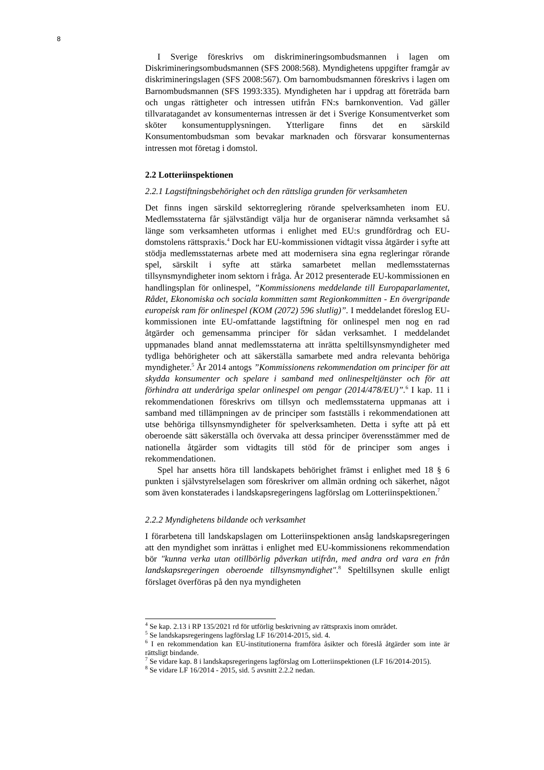8
I Sverige föreskrivs om diskrimineringsombudsmannen i lagen om Diskrimineringsombudsmannen (SFS 2008:568). Myndighetens uppgifter framgår av diskrimineringslagen (SFS 2008:567). Om barnombudsmannen föreskrivs i lagen om Barnombudsmannen (SFS 1993:335). Myndigheten har i uppdrag att företräda barn och ungas rättigheter och intressen utifrån FN:s barnkonvention. Vad gäller tillvaratagandet av konsumenternas intressen är det i Sverige Konsumentverket som sköter konsumentupplysningen. Ytterligare finns det en särskild Konsumentombudsman som bevakar marknaden och försvarar konsumenternas intressen mot företag i domstol.
2.2 Lotteriinspektionen
2.2.1 Lagstiftningsbehörighet och den rättsliga grunden för verksamheten
Det finns ingen särskild sektorreglering rörande spelverksamheten inom EU. Medlemsstaterna får självständigt välja hur de organiserar nämnda verksamhet så länge som verksamheten utformas i enlighet med EU:s grundfördrag och EU- domstolens rättspraxis.<sup>4</sup> Dock har EU-kommissionen vidtagit vissa åtgärder i syfte att stödja medlemsstaternas arbete med att modernisera sina egna regleringar rörande spel, särskilt i syfte att stärka samarbetet mellan medlemsstaternas tillsynsmyndigheter inom sektorn i fråga. År 2012 presenterade EU-kommissionen en handlingsplan för onlinespel, ”Kommissionens meddelande till Europaparlamentet, Rådet, Ekonomiska och sociala kommitten samt Regionkommitten - En övergripande europeisk ram för onlinespel (KOM (2072) 596 slutlig)”. I meddelandet föreslog EU-kommissionen inte EU-omfattande lagstiftning för onlinespel men nog en rad åtgärder och gemensamma principer för sådan verksamhet. I meddelandet uppmanades bland annat medlemsstaterna att inrätta speltillsynsmyndigheter med tydliga behörigheter och att säkerställa samarbete med andra relevanta behöriga myndigheter.<sup>5</sup> År 2014 antogs ”Kommissionens rekommendation om principer för att skydda konsumenter och spelare i samband med onlinespeltjänster och för att förhindra att underåriga spelar onlinespel om pengar (2014/478/EU)”.<sup>6</sup> I kap. 11 i rekommendationen föreskrivs om tillsyn och medlemsstaterna uppmanas att i samband med tillämpningen av de principer som fastställs i rekommendationen att utse behöriga tillsynsmyndigheter för spelverksamheten. Detta i syfte att på ett oberoende sätt säkerställa och övervaka att dessa principer överensstämmer med de nationella åtgärder som vidtagits till stöd för de principer som anges i rekommendationen.
Spel har ansetts höra till landskapets behörighet främst i enlighet med 18 § 6 punkten i självstyrelselagen som föreskriver om allmän ordning och säkerhet, något som även konstaterades i landskapsregeringens lagförslag om Lotteriinspektionen.<sup>7</sup>
2.2.2 Myndighetens bildande och verksamhet
I förarbetena till landskapslagen om Lotteriinspektionen ansåg landskapsregeringen att den myndighet som inrättas i enlighet med EU-kommissionens rekommendation bör "kunna verka utan otillbörlig påverkan utifrån, med andra ord vara en från landskapsregeringen oberoende tillsynsmyndighet".<sup>8</sup> Speltillsynen skulle enligt förslaget överföras på den nya myndigheten
<sup>4</sup> Se kap. 2.13 i RP 135/2021 rd för utförlig beskrivning av rättspraxis inom området.
<sup>5</sup> Se landskapsregeringens lagförslag LF 16/2014-2015, sid. 4.
<sup>6</sup> I en rekommendation kan EU-institutionerna framföra åsikter och föreslå åtgärder som inte är rättsligt bindande.
<sup>7</sup> Se vidare kap. 8 i landskapsregeringens lagförslag om Lotteriinspektionen (LF 16/2014-2015).
<sup>8</sup> Se vidare LF 16/2014 - 2015, sid. 5 avsnitt 2.2.2 nedan.